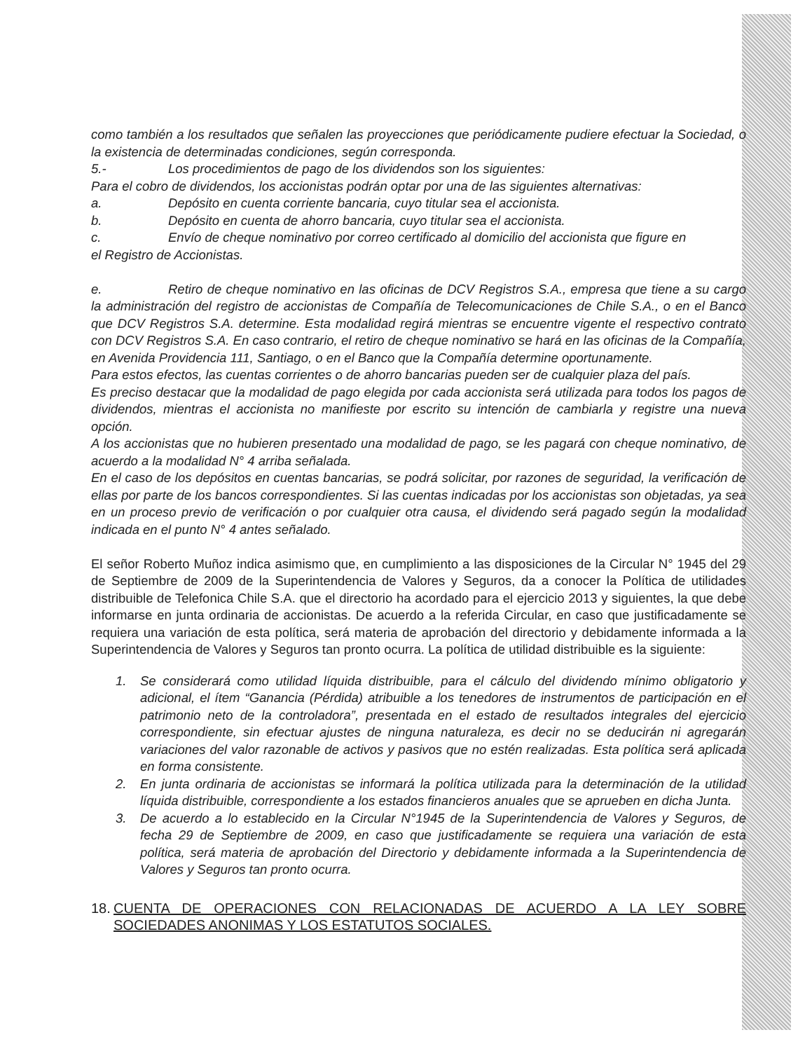como también a los resultados que señalen las proyecciones que periódicamente pudiere efectuar la Sociedad, o la existencia de determinadas condiciones, según corresponda.
5.- Los procedimientos de pago de los dividendos son los siguientes:
Para el cobro de dividendos, los accionistas podrán optar por una de las siguientes alternativas:
a. Depósito en cuenta corriente bancaria, cuyo titular sea el accionista.
b. Depósito en cuenta de ahorro bancaria, cuyo titular sea el accionista.
c. Envío de cheque nominativo por correo certificado al domicilio del accionista que figure en
el Registro de Accionistas.
e. Retiro de cheque nominativo en las oficinas de DCV Registros S.A., empresa que tiene a su cargo la administración del registro de accionistas de Compañía de Telecomunicaciones de Chile S.A., o en el Banco que DCV Registros S.A. determine. Esta modalidad regirá mientras se encuentre vigente el respectivo contrato con DCV Registros S.A. En caso contrario, el retiro de cheque nominativo se hará en las oficinas de la Compañía, en Avenida Providencia 111, Santiago, o en el Banco que la Compañía determine oportunamente.
Para estos efectos, las cuentas corrientes o de ahorro bancarias pueden ser de cualquier plaza del país.
Es preciso destacar que la modalidad de pago elegida por cada accionista será utilizada para todos los pagos de dividendos, mientras el accionista no manifieste por escrito su intención de cambiarla y registre una nueva opción.
A los accionistas que no hubieren presentado una modalidad de pago, se les pagará con cheque nominativo, de acuerdo a la modalidad N° 4 arriba señalada.
En el caso de los depósitos en cuentas bancarias, se podrá solicitar, por razones de seguridad, la verificación de ellas por parte de los bancos correspondientes. Si las cuentas indicadas por los accionistas son objetadas, ya sea en un proceso previo de verificación o por cualquier otra causa, el dividendo será pagado según la modalidad indicada en el punto N° 4 antes señalado.
El señor Roberto Muñoz indica asimismo que, en cumplimiento a las disposiciones de la Circular N° 1945 del 29 de Septiembre de 2009 de la Superintendencia de Valores y Seguros, da a conocer la Política de utilidades distribuible de Telefonica Chile S.A. que el directorio ha acordado para el ejercicio 2013 y siguientes, la que debe informarse en junta ordinaria de accionistas. De acuerdo a la referida Circular, en caso que justificadamente se requiera una variación de esta política, será materia de aprobación del directorio y debidamente informada a la Superintendencia de Valores y Seguros tan pronto ocurra. La política de utilidad distribuible es la siguiente:
1. Se considerará como utilidad líquida distribuible, para el cálculo del dividendo mínimo obligatorio y adicional, el ítem “Ganancia (Pérdida) atribuible a los tenedores de instrumentos de participación en el patrimonio neto de la controladora”, presentada en el estado de resultados integrales del ejercicio correspondiente, sin efectuar ajustes de ninguna naturaleza, es decir no se deducirán ni agregarán variaciones del valor razonable de activos y pasivos que no estén realizadas. Esta política será aplicada en forma consistente.
2. En junta ordinaria de accionistas se informará la política utilizada para la determinación de la utilidad líquida distribuible, correspondiente a los estados financieros anuales que se aprueben en dicha Junta.
3. De acuerdo a lo establecido en la Circular N°1945 de la Superintendencia de Valores y Seguros, de fecha 29 de Septiembre de 2009, en caso que justificadamente se requiera una variación de esta política, será materia de aprobación del Directorio y debidamente informada a la Superintendencia de Valores y Seguros tan pronto ocurra.
18. CUENTA DE OPERACIONES CON RELACIONADAS DE ACUERDO A LA LEY SOBRE SOCIEDADES ANONIMAS Y LOS ESTATUTOS SOCIALES.